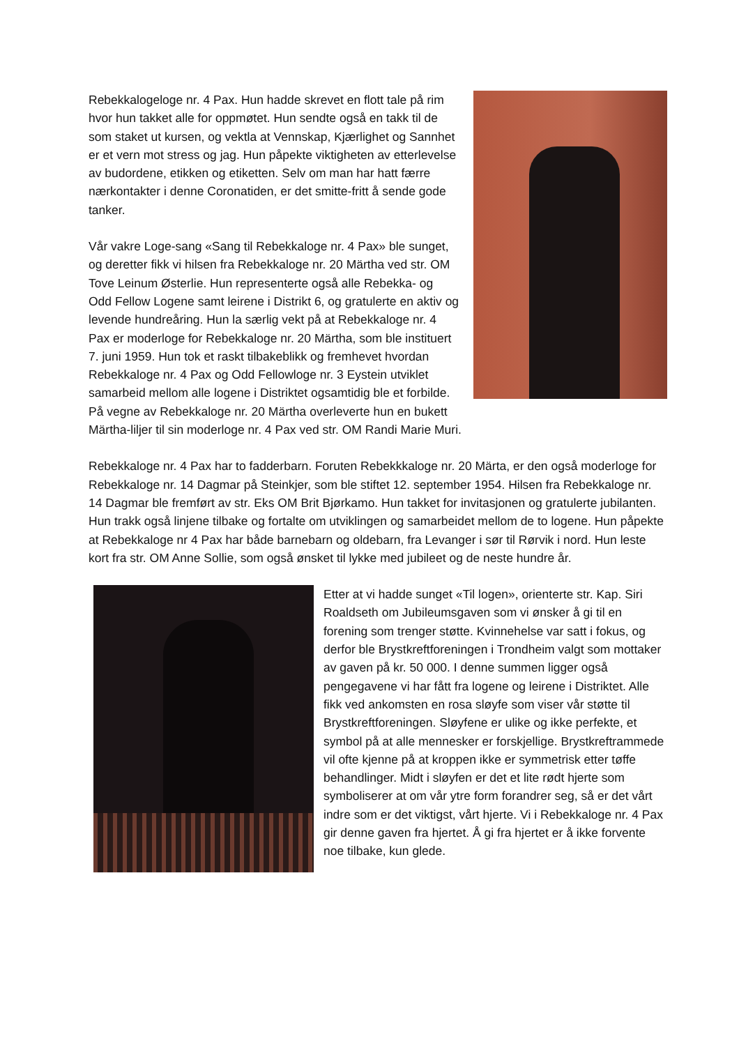Rebekkalogeloge nr. 4 Pax. Hun hadde skrevet en flott tale på rim hvor hun takket alle for oppmøtet. Hun sendte også en takk til de som staket ut kursen, og vektla at Vennskap, Kjærlighet og Sannhet er et vern mot stress og jag. Hun påpekte viktigheten av etterlevelse av budordene, etikken og etiketten. Selv om man har hatt færre nærkontakter i denne Coronatiden, er det smitte-fritt å sende gode tanker.
Vår vakre Loge-sang «Sang til Rebekkaloge nr. 4 Pax» ble sunget, og deretter fikk vi hilsen fra Rebekkaloge nr. 20 Märtha ved str. OM Tove Leinum Østerlie. Hun representerte også alle Rebekka- og Odd Fellow Logene samt leirene i Distrikt 6, og gratulerte en aktiv og levende hundreåring. Hun la særlig vekt på at Rebekkaloge nr. 4 Pax er moderloge for Rebekkaloge nr. 20 Märtha, som ble instituert 7. juni 1959. Hun tok et raskt tilbakeblikk og fremhevet hvordan Rebekkaloge nr. 4 Pax og Odd Fellowloge nr. 3 Eystein utviklet samarbeid mellom alle logene i Distriktet ogsamtidig ble et forbilde. På vegne av Rebekkaloge nr. 20 Märtha overleverte hun en bukett Märtha-liljer til sin moderloge nr. 4 Pax ved str. OM Randi Marie Muri.
Rebekkaloge nr. 4 Pax har to fadderbarn. Foruten Rebekkkaloge nr. 20 Märta, er den også moderloge for Rebekkaloge nr. 14 Dagmar på Steinkjer, som ble stiftet 12. september 1954. Hilsen fra Rebekkaloge nr. 14 Dagmar ble fremført av str. Eks OM Brit Bjørkamo. Hun takket for invitasjonen og gratulerte jubilanten. Hun trakk også linjene tilbake og fortalte om utviklingen og samarbeidet mellom de to logene. Hun påpekte at Rebekkaloge nr 4 Pax har både barnebarn og oldebarn, fra Levanger i sør til Rørvik i nord. Hun leste kort fra str. OM Anne Sollie, som også ønsket til lykke med jubileet og de neste hundre år.
Etter at vi hadde sunget «Til logen», orienterte str. Kap. Siri Roaldseth om Jubileumsgaven som vi ønsker å gi til en forening som trenger støtte. Kvinnehelse var satt i fokus, og derfor ble Brystkreftforeningen i Trondheim valgt som mottaker av gaven på kr. 50 000. I denne summen ligger også pengegavene vi har fått fra logene og leirene i Distriktet. Alle fikk ved ankomsten en rosa sløyfe som viser vår støtte til Brystkreftforeningen. Sløyfene er ulike og ikke perfekte, et symbol på at alle mennesker er forskjellige. Brystkreftrammede vil ofte kjenne på at kroppen ikke er symmetrisk etter tøffe behandlinger. Midt i sløyfen er det et lite rødt hjerte som symboliserer at om vår ytre form forandrer seg, så er det vårt indre som er det viktigst, vårt hjerte. Vi i Rebekkaloge nr. 4 Pax gir denne gaven fra hjertet. Å gi fra hjertet er å ikke forvente noe tilbake, kun glede.